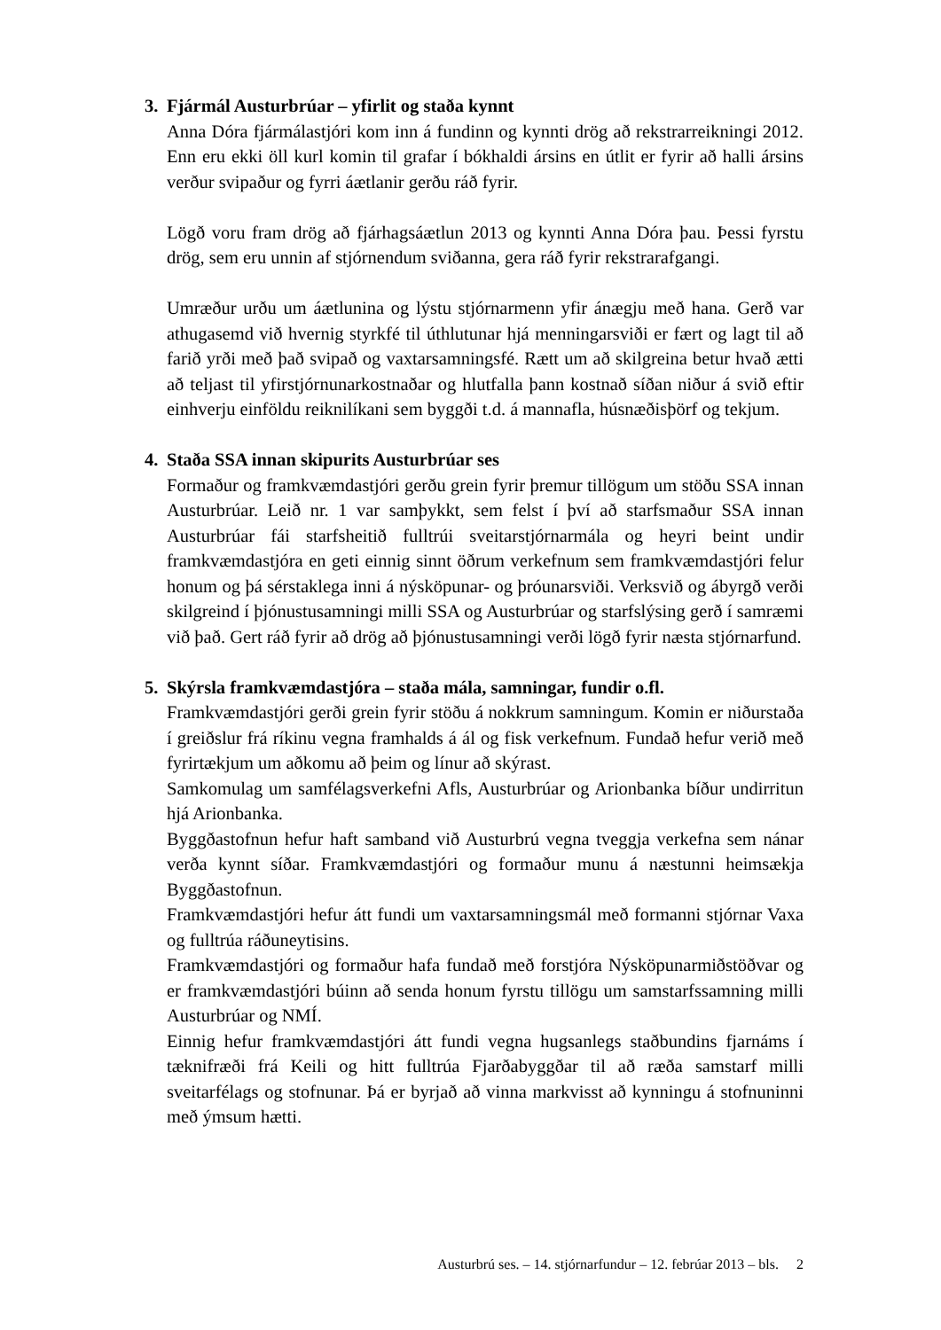3. Fjármál Austurbrúar – yfirlit og staða kynnt
Anna Dóra fjármálastjóri kom inn á fundinn og kynnti drög að rekstrarreikningi 2012. Enn eru ekki öll kurl komin til grafar í bókhaldi ársins en útlit er fyrir að halli ársins verður svipaður og fyrri áætlanir gerðu ráð fyrir.
Lögð voru fram drög að fjárhagsáætlun 2013 og kynnti Anna Dóra þau. Þessi fyrstu drög, sem eru unnin af stjórnendum sviðanna, gera ráð fyrir rekstrarafgangi.
Umræður urðu um áætlunina og lýstu stjórnarmenn yfir ánægju með hana. Gerð var athugasemd við hvernig styrkfé til úthlutunar hjá menningarsviði er fært og lagt til að farið yrði með það svipað og vaxtarsamningsfé. Rætt um að skilgreina betur hvað ætti að teljast til yfirstjórnunarkostnaðar og hlutfalla þann kostnað síðan niður á svið eftir einhverju einföldu reiknilíkani sem byggði t.d. á mannafla, húsnæðisþörf og tekjum.
4. Staða SSA innan skipurits Austurbrúar ses
Formaður og framkvæmdastjóri gerðu grein fyrir þremur tillögum um stöðu SSA innan Austurbrúar. Leið nr. 1 var samþykkt, sem felst í því að starfsmaður SSA innan Austurbrúar fái starfsheitið fulltrúi sveitarstjórnarmála og heyri beint undir framkvæmdastjóra en geti einnig sinnt öðrum verkefnum sem framkvæmdastjóri felur honum og þá sérstaklega inni á nýsköpunar- og þróunarsviði. Verksvið og ábyrgð verði skilgreind í þjónustusamningi milli SSA og Austurbrúar og starfslýsing gerð í samræmi við það. Gert ráð fyrir að drög að þjónustusamningi verði lögð fyrir næsta stjórnarfund.
5. Skýrsla framkvæmdastjóra – staða mála, samningar, fundir o.fl.
Framkvæmdastjóri gerði grein fyrir stöðu á nokkrum samningum. Komin er niðurstaða í greiðslur frá ríkinu vegna framhalds á ál og fisk verkefnum. Fundað hefur verið með fyrirtækjum um aðkomu að þeim og línur að skýrast.
Samkomulag um samfélagsverkefni Afls, Austurbrúar og Arionbanka bíður undirritun hjá Arionbanka.
Byggðastofnun hefur haft samband við Austurbrú vegna tveggja verkefna sem nánar verða kynnt síðar. Framkvæmdastjóri og formaður munu á næstunni heimsækja Byggðastofnun.
Framkvæmdastjóri hefur átt fundi um vaxtarsamningsmál með formanni stjórnar Vaxa og fulltrúa ráðuneytisins.
Framkvæmdastjóri og formaður hafa fundað með forstjóra Nýsköpunarmiðstöðvar og er framkvæmdastjóri búinn að senda honum fyrstu tillögu um samstarfssamning milli Austurbrúar og NMÍ.
Einnig hefur framkvæmdastjóri átt fundi vegna hugsanlegs staðbundins fjarnáms í tæknifræði frá Keili og hitt fulltrúa Fjarðabyggðar til að ræða samstarf milli sveitarfélags og stofnunar. Þá er byrjað að vinna markvisst að kynningu á stofnuninni með ýmsum hætti.
Austurbrú ses. – 14. stjórnarfundur – 12. febrúar 2013 – bls. 2